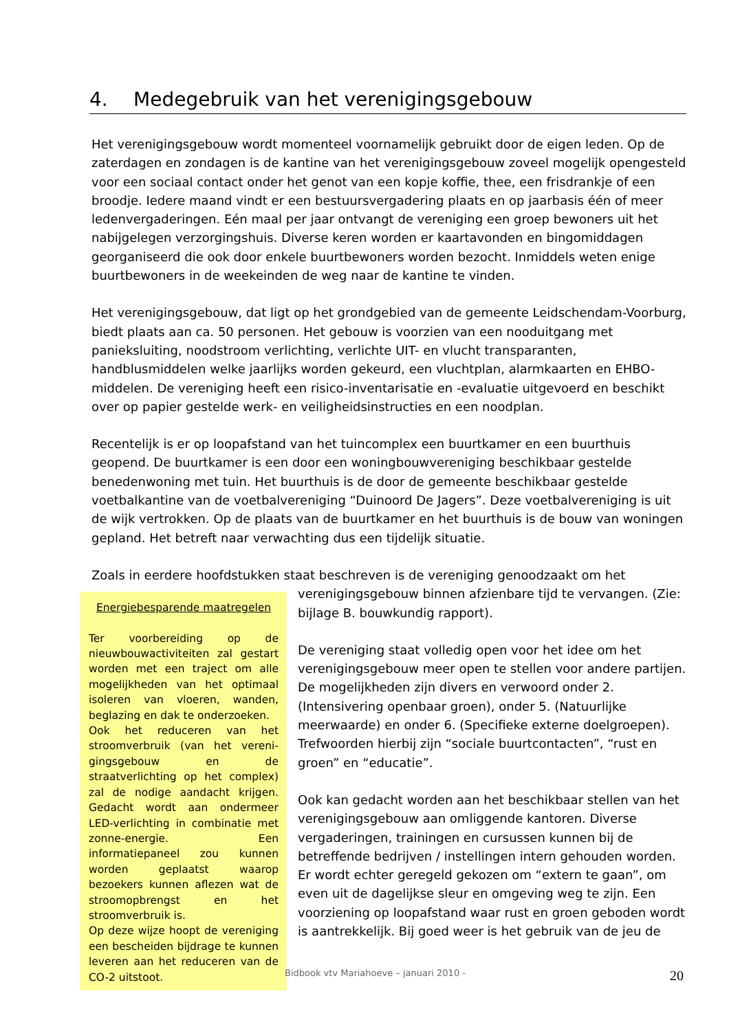4. Medegebruik van het verenigingsgebouw
Het verenigingsgebouw wordt momenteel voornamelijk gebruikt door de eigen leden. Op de zaterdagen en zondagen is de kantine van het verenigingsgebouw zoveel mogelijk opengesteld voor een sociaal contact onder het genot van een kopje koffie, thee, een frisdrankje of een broodje. Iedere maand vindt er een bestuursvergadering plaats en op jaarbasis één of meer ledenvergaderingen. Eén maal per jaar ontvangt de vereniging een groep bewoners uit het nabijgelegen verzorgingshuis. Diverse keren worden er kaartavonden en bingomiddagen georganiseerd die ook door enkele buurtbewoners worden bezocht. Inmiddels weten enige buurtbewoners in de weekeinden de weg naar de kantine te vinden.
Het verenigingsgebouw, dat ligt op het grondgebied van de gemeente Leidschendam-Voorburg, biedt plaats aan ca. 50 personen. Het gebouw is voorzien van een nooduitgang met panieksluiting, noodstroom verlichting, verlichte UIT- en vlucht transparanten, handblusmiddelen welke jaarlijks worden gekeurd, een vluchtplan, alarmkaarten en EHBO-middelen. De vereniging heeft een risico-inventarisatie en -evaluatie uitgevoerd en beschikt over op papier gestelde werk- en veiligheidsinstructies en een noodplan.
Recentelijk is er op loopafstand van het tuincomplex een buurtkamer en een buurthuis geopend. De buurtkamer is een door een woningbouwvereniging beschikbaar gestelde benedenwoning met tuin. Het buurthuis is de door de gemeente beschikbaar gestelde voetbalkantine van de voetbalvereniging “Duinoord De Jagers”. Deze voetbalvereniging is uit de wijk vertrokken. Op de plaats van de buurtkamer en het buurthuis is de bouw van woningen gepland. Het betreft naar verwachting dus een tijdelijk situatie.
Zoals in eerdere hoofdstukken staat beschreven is de vereniging genoodzaakt om het
Energiebesparende maatregelen
Ter voorbereiding op de nieuwbouwactiviteiten zal gestart worden met een traject om alle mogelijkheden van het optimaal isoleren van vloeren, wanden, beglazing en dak te onderzoeken.
Ook het reduceren van het stroomverbruik (van het vereni-gingsgebouw en de straatverlichting op het complex) zal de nodige aandacht krijgen. Gedacht wordt aan ondermeer LED-verlichting in combinatie met zonne-energie. Een informatiepaneel zou kunnen worden geplaatst waarop bezoekers kunnen aflezen wat de stroomopbrengst en het stroomverbruik is.
Op deze wijze hoopt de vereniging een bescheiden bijdrage te kunnen leveren aan het reduceren van de CO-2 uitstoot.
verenigingsgebouw binnen afzienbare tijd te vervangen. (Zie: bijlage B. bouwkundig rapport).
De vereniging staat volledig open voor het idee om het verenigingsgebouw meer open te stellen voor andere partijen. De mogelijkheden zijn divers en verwoord onder 2. (Intensivering openbaar groen), onder 5. (Natuurlijke meerwaarde) en onder 6. (Specifieke externe doelgroepen). Trefwoorden hierbij zijn “sociale buurtcontacten”, “rust en groen” en “educatie”.
Ook kan gedacht worden aan het beschikbaar stellen van het verenigingsgebouw aan omliggende kantoren. Diverse vergaderingen, trainingen en cursussen kunnen bij de betreffende bedrijven / instellingen intern gehouden worden. Er wordt echter geregeld gekozen om “extern te gaan”, om even uit de dagelijkse sleur en omgeving weg te zijn. Een voorziening op loopafstand waar rust en groen geboden wordt is aantrekkelijk. Bij goed weer is het gebruik van de jeu de
Bidbook vtv Mariahoeve – januari 2010 -
20